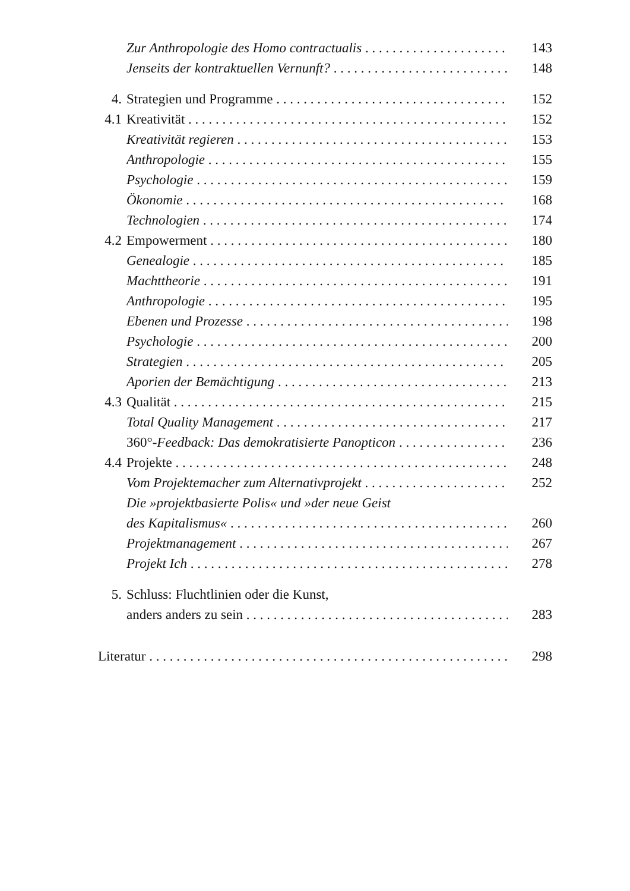Zur Anthropologie des Homo contractualis 143
Jenseits der kontraktuellen Vernunft? 148
4. Strategien und Programme 152
4.1 Kreativität 152
Kreativität regieren 153
Anthropologie 155
Psychologie 159
Ökonomie 168
Technologien 174
4.2 Empowerment 180
Genealogie 185
Machttheorie 191
Anthropologie 195
Ebenen und Prozesse 198
Psychologie 200
Strategien 205
Aporien der Bemächtigung 213
4.3 Qualität 215
Total Quality Management 217
360°-Feedback: Das demokratisierte Panopticon 236
4.4 Projekte 248
Vom Projektemacher zum Alternativprojekt 252
Die »projektbasierte Polis« und »der neue Geist
des Kapitalismus« 260
Projektmanagement 267
Projekt Ich 278
5. Schluss: Fluchtlinien oder die Kunst,
anders anders zu sein 283
Literatur 298